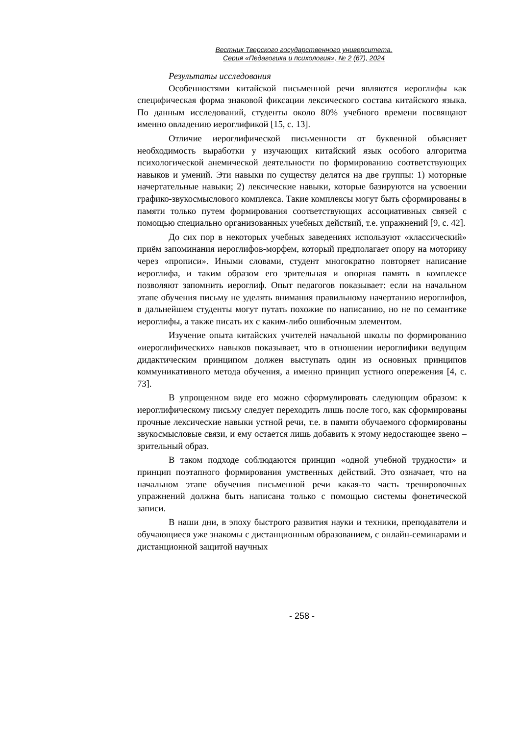Вестник Тверского государственного университета.
Серия «Педагогика и психология», № 2 (67), 2024
Результаты исследования
Особенностями китайской письменной речи являются иероглифы как специфическая форма знаковой фиксации лексического состава китайского языка. По данным исследований, студенты около 80% учебного времени посвящают именно овладению иероглификой [15, с. 13].
Отличие иероглифической письменности от буквенной объясняет необходимость выработки у изучающих китайский язык особого алгоритма психологической анемической деятельности по формированию соответствующих навыков и умений. Эти навыки по существу делятся на две группы: 1) моторные начертательные навыки; 2) лексические навыки, которые базируются на усвоении графико-звукосмыслового комплекса. Такие комплексы могут быть сформированы в памяти только путем формирования соответствующих ассоциативных связей с помощью специально организованных учебных действий, т.е. упражнений [9, с. 42].
До сих пор в некоторых учебных заведениях используют «классический» приём запоминания иероглифов-морфем, который предполагает опору на моторику через «прописи». Иными словами, студент многократно повторяет написание иероглифа, и таким образом его зрительная и опорная память в комплексе позволяют запомнить иероглиф. Опыт педагогов показывает: если на начальном этапе обучения письму не уделять внимания правильному начертанию иероглифов, в дальнейшем студенты могут путать похожие по написанию, но не по семантике иероглифы, а также писать их с каким-либо ошибочным элементом.
Изучение опыта китайских учителей начальной школы по формированию «иероглифических» навыков показывает, что в отношении иероглифики ведущим дидактическим принципом должен выступать один из основных принципов коммуникативного метода обучения, а именно принцип устного опережения [4, с. 73].
В упрощенном виде его можно сформулировать следующим образом: к иероглифическому письму следует переходить лишь после того, как сформированы прочные лексические навыки устной речи, т.е. в памяти обучаемого сформированы звукосмысловые связи, и ему остается лишь добавить к этому недостающее звено – зрительный образ.
В таком подходе соблюдаются принцип «одной учебной трудности» и принцип поэтапного формирования умственных действий. Это означает, что на начальном этапе обучения письменной речи какая-то часть тренировочных упражнений должна быть написана только с помощью системы фонетической записи.
В наши дни, в эпоху быстрого развития науки и техники, преподаватели и обучающиеся уже знакомы с дистанционным образованием, с онлайн-семинарами и дистанционной защитой научных
- 258 -